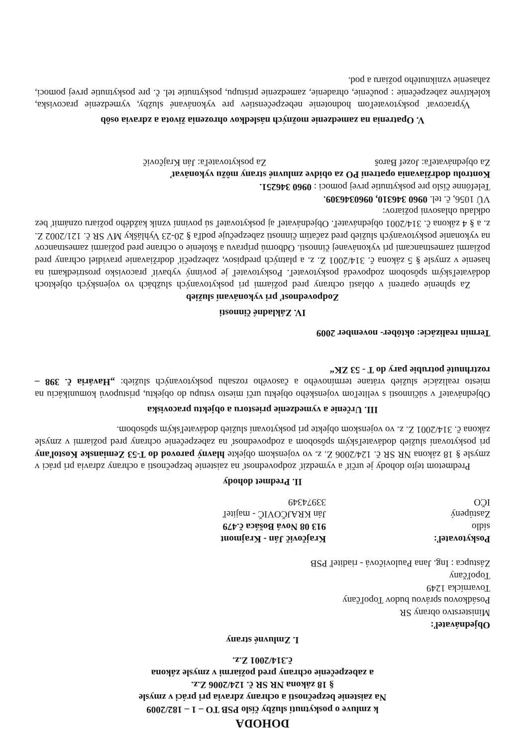DOHODA
k zmluve o poskytnutí služby číslo PSB TO – 1 – 182/2009
Na zaistenie bezpečnosti a ochrany zdravia pri práci v zmysle
§ 18 zákona NR SR č. 124/2006 Z.z.
a zabezpečenie ochrany pred požiarmi v zmysle zákona
č.314/2001 Z.z.
I. Zmluvné strany
Objednávateľ:
Ministerstvo obrany SR
Posádkovou správou budov Topoľčany
Tovarnícka 1249
Topoľčany
Zástupca : Ing. Jana Paulovičová - riaditeľ PSB
Poskytovateľ: Krajčovič Ján - Krajmont
sídlo 913 08 Nová Bošáca č.479
Zastúpený Ján KRAJČOVIČ - majiteľ
IČO 33974349
II. Predmet dohody
Predmetom tejto dohody je určiť a vymedziť zodpovednosť na zaistenie bezpečnosti a ochrany zdravia pri práci v zmysle § 18 zákona NR SR č. 124/2006 Z. z. vo vojenskom objekte hlavný parovod do T-53 Zemianske Kostoľany pri poskytovaní služieb dodávateľským spôsobom a zodpovednosť na zabezpečenie ochrany pred požiarmi v zmysle zákona č. 314/2001 Z. z. vo vojenskom objekte pri poskytovaní služieb dodávateľským spôsobom.
III. Určenie a vymedzenie priestoru a objektu pracoviska
Objednávateľ v súčinnosti s veliteľom vojenského objektu určí miesto vstupu do objektu, prístupovú komunikáciu na miesto realizácie služieb vrátane termínového a časového rozsahu poskytovaných služieb: „Havária č. 398 – roztrhnuté potrubie pary do T - 53 ZK“
Termín realizácie: október- november 2009
IV. Základné činnosti
Zodpovednosť pri vykonávaní služieb
Za splnenie opatrení v oblasti ochrany pred požiarmi pri poskytovaných službách vo vojenských objektoch dodávateľským spôsobom zodpovedá poskytovateľ. Poskytovateľ je povinný vybaviť pracovisko prostriedkami na hasenie v zmysle § 5 zákona č. 314/2001 Z. z. a platných predpisov, zabezpečiť dodržiavanie pravidiel ochrany pred požiarmi zamestnancami pri vykonávanej činnosti. Odbornú prípravu a školenie o ochrane pred požiarmi zamestnancov na vykonanie poskytovaných služieb pred začatím činnosti zabezpečuje podľa § 20-23 Vyhlášky MV SR č. 121/2002 Z. z. a § 4 zákona č. 314/2001 objednávateľ. Objednávateľ aj poskytovateľ sú povinní vznik každého požiaru oznámiť bez odkladu ohlasovni požiarov:
VÚ 1056, č. tel. 0960 346310, 0960346309.
Telefónne číslo pre poskytnutie prvej pomoci : 0960 346251.
Kontrolu dodržiavania opatrení PO za obidve zmluvné strany môžu vykonávať
Za objednávateľa: Jozef Baroš Za poskytovateľa: Ján Krajčovič
V. Opatrenia na zamedzenie možných následkov ohrozenia života a zdravia osôb
Vypracovať poskytovateľom hodnotenie nebezpečenstiev pre vykonávané služby, vymedzenie pracoviska, kolektívne zabezpečenie : poučenie, ohradenie, zamedzenie prístupu, poskytnutie tel. č. pre poskytnutie prvej pomoci, zahasenie vzniknutého požiaru a pod.